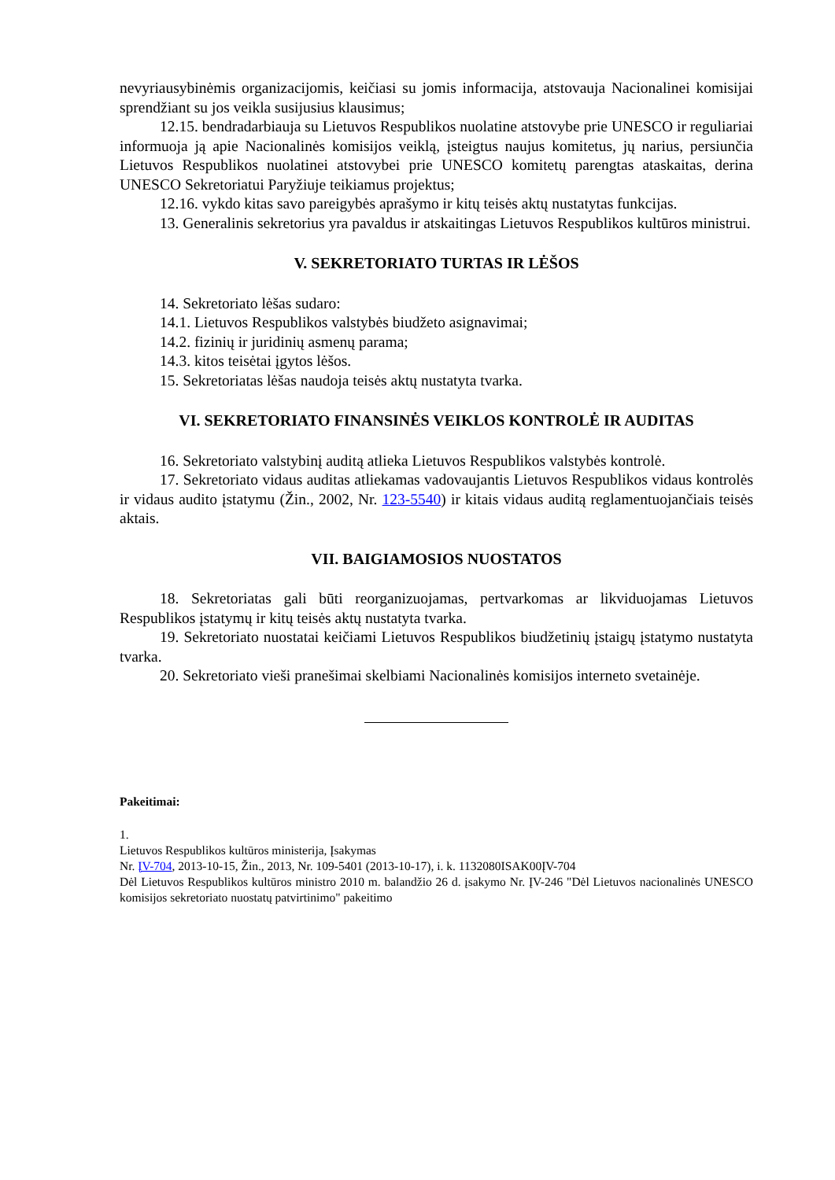nevyriausybinėmis organizacijomis, keičiasi su jomis informacija, atstovauja Nacionalinei komisijai sprendžiant su jos veikla susijusius klausimus;
12.15. bendradarbiauja su Lietuvos Respublikos nuolatine atstovybe prie UNESCO ir reguliariai informuoja ją apie Nacionalinės komisijos veiklą, įsteigtus naujus komitetus, jų narius, persiunčia Lietuvos Respublikos nuolatinei atstovybei prie UNESCO komitetų parengtas ataskaitas, derina UNESCO Sekretoriatui Paryžiuje teikiamus projektus;
12.16. vykdo kitas savo pareigybės aprašymo ir kitų teisės aktų nustatytas funkcijas.
13. Generalinis sekretorius yra pavaldus ir atskaitingas Lietuvos Respublikos kultūros ministrui.
V. SEKRETORIATO TURTAS IR LĖŠOS
14. Sekretoriato lėšas sudaro:
14.1. Lietuvos Respublikos valstybės biudžeto asignavimai;
14.2. fizinių ir juridinių asmenų parama;
14.3. kitos teisėtai įgytos lėšos.
15. Sekretoriatas lėšas naudoja teisės aktų nustatyta tvarka.
VI. SEKRETORIATO FINANSINĖS VEIKLOS KONTROLĖ IR AUDITAS
16. Sekretoriato valstybinį auditą atlieka Lietuvos Respublikos valstybės kontrolė.
17. Sekretoriato vidaus auditas atliekamas vadovaujantis Lietuvos Respublikos vidaus kontrolės ir vidaus audito įstatymu (Žin., 2002, Nr. 123-5540) ir kitais vidaus auditą reglamentuojančiais teisės aktais.
VII. BAIGIAMOSIOS NUOSTATOS
18. Sekretoriatas gali būti reorganizuojamas, pertvarkomas ar likviduojamas Lietuvos Respublikos įstatymų ir kitų teisės aktų nustatyta tvarka.
19. Sekretoriato nuostatai keičiami Lietuvos Respublikos biudžetinių įstaigų įstatymo nustatyta tvarka.
20. Sekretoriato vieši pranešimai skelbiami Nacionalinės komisijos interneto svetainėje.
Pakeitimai:
1.
Lietuvos Respublikos kultūros ministerija, Įsakymas
Nr. ĮV-704, 2013-10-15, Žin., 2013, Nr. 109-5401 (2013-10-17), i. k. 1132080ISAK00ĮV-704
Dėl Lietuvos Respublikos kultūros ministro 2010 m. balandžio 26 d. įsakymo Nr. ĮV-246 "Dėl Lietuvos nacionalinės UNESCO komisijos sekretoriato nuostatų patvirtinimo" pakeitimo